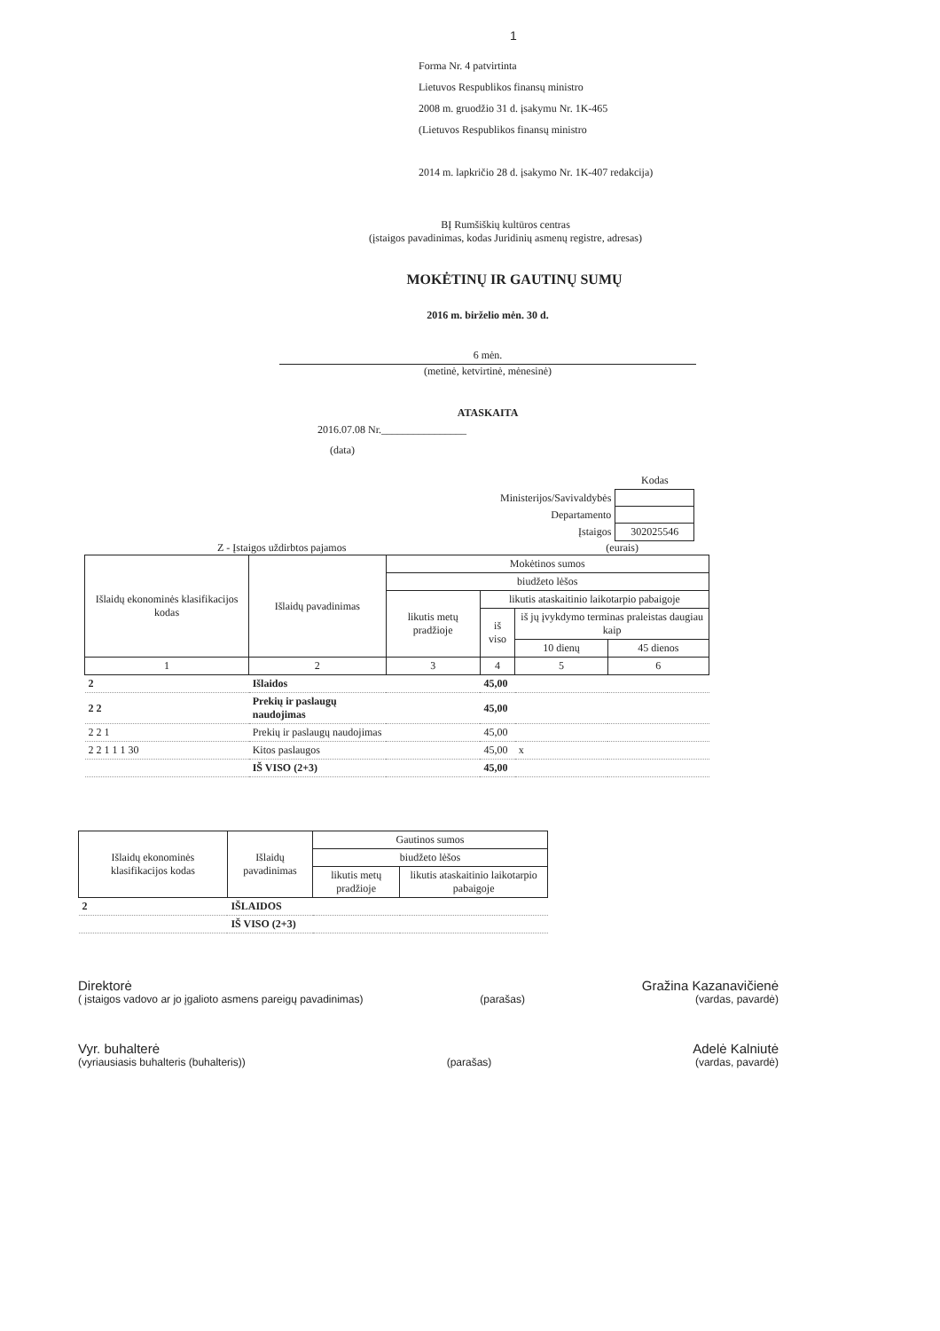1
Forma Nr. 4 patvirtinta
Lietuvos Respublikos finansų ministro
2008 m. gruodžio 31 d. įsakymu Nr. 1K-465
(Lietuvos Respublikos finansų ministro
2014 m. lapkričio 28 d. įsakymo Nr. 1K-407 redakcija)
BĮ Rumšiškių kultūros centras
(įstaigos pavadinimas, kodas Juridinių asmenų registre, adresas)
MOKĖTINŲ IR GAUTINŲ SUMŲ
2016 m. birželio mėn. 30 d.
6 mėn.
(metinė, ketvirtinė, mėnesinė)
ATASKAITA
2016.07.08 Nr.________________
(data)
| | Kodas |
| Ministerijos/Savivaldybės | |
| Departamento | |
| Įstaigos | 302025546 |
Z - Įstaigos uždirbtos pajamos (eurais)
| Išlaidų ekonominės klasifikacijos kodas | Išlaidų pavadinimas | Mokėtinos sumos | | | |
| | | biudžeto lėšos | | | |
| | | likutis metų pradžioje | likutis ataskaitinio laikotarpio pabaigoje | | |
| | | | iš viso | iš jų įvykdymo terminas praleistas daugiau kaip | |
| | | | | 10 dienų | 45 dienos |
| 1 | 2 | 3 | 4 | 5 | 6 |
| 2 | Išlaidos | | 45,00 | | |
| 2 2 | Prekių ir paslaugų naudojimas | | 45,00 | | |
| 2 2 1 | Prekių ir paslaugų naudojimas | | 45,00 | | |
| 2 2 1 1 1 30 | Kitos paslaugos | | 45,00 | x | |
| | IŠ VISO (2+3) | | 45,00 | | |
| Išlaidų ekonominės klasifikacijos kodas | Išlaidų pavadinimas | Gautinos sumos | |
| | | biudžeto lėšos | |
| | | likutis metų pradžioje | likutis ataskaitinio laikotarpio pabaigoje |
| 2 | IŠLAIDOS | | |
| | IŠ VISO (2+3) | | |
Direktorė
( įstaigos vadovo ar jo įgalioto asmens pareigų pavadinimas)
(parašas)
Gražina Kazanavičienė
(vardas, pavardė)
Vyr. buhalterė
(vyriausiasis buhalteris (buhalteris))
(parašas)
Adelė Kalniutė
(vardas, pavardė)